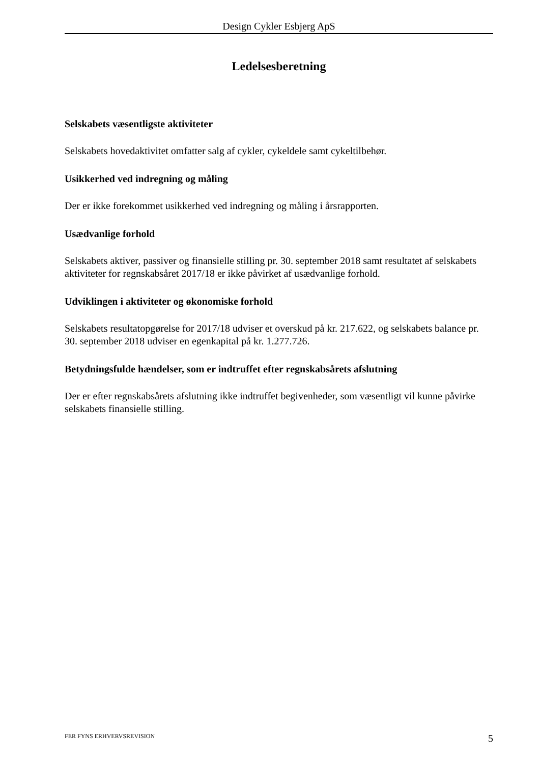Design Cykler Esbjerg ApS
Ledelsesberetning
Selskabets væsentligste aktiviteter
Selskabets hovedaktivitet omfatter salg af cykler, cykeldele samt cykeltilbehør.
Usikkerhed ved indregning og måling
Der er ikke forekommet usikkerhed ved indregning og måling i årsrapporten.
Usædvanlige forhold
Selskabets aktiver, passiver og finansielle stilling pr. 30. september 2018 samt resultatet af selskabets aktiviteter for regnskabsåret 2017/18 er ikke påvirket af usædvanlige forhold.
Udviklingen i aktiviteter og økonomiske forhold
Selskabets resultatopgørelse for 2017/18 udviser et overskud på kr. 217.622, og selskabets balance pr. 30. september 2018 udviser en egenkapital på kr. 1.277.726.
Betydningsfulde hændelser, som er indtruffet efter regnskabsårets afslutning
Der er efter regnskabsårets afslutning ikke indtruffet begivenheder, som væsentligt vil kunne påvirke selskabets finansielle stilling.
FER FYNS ERHVERVSREVISION 5